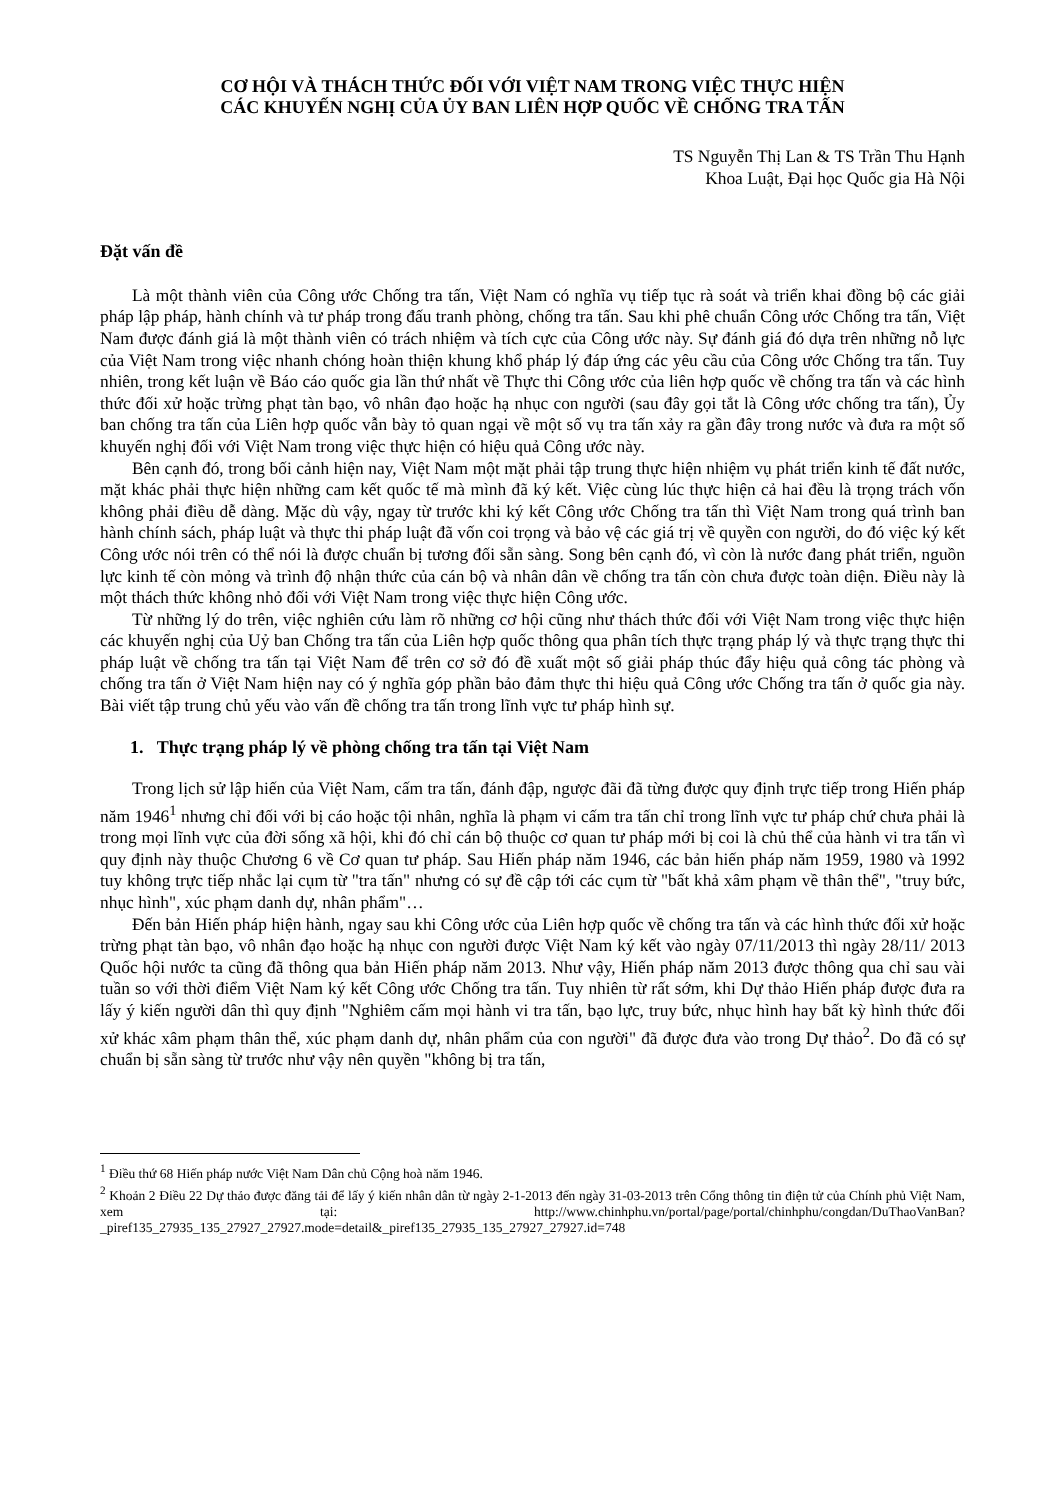CƠ HỘI VÀ THÁCH THỨC ĐỐI VỚI VIỆT NAM TRONG VIỆC THỰC HIỆN
CÁC KHUYẾN NGHỊ CỦA ỦY BAN LIÊN HỢP QUỐC VỀ CHỐNG TRA TẤN
TS Nguyễn Thị Lan & TS Trần Thu Hạnh
Khoa Luật, Đại học Quốc gia Hà Nội
Đặt vấn đề
Là một thành viên của Công ước Chống tra tấn, Việt Nam có nghĩa vụ tiếp tục rà soát và triển khai đồng bộ các giải pháp lập pháp, hành chính và tư pháp trong đấu tranh phòng, chống tra tấn. Sau khi phê chuẩn Công ước Chống tra tấn, Việt Nam được đánh giá là một thành viên có trách nhiệm và tích cực của Công ước này. Sự đánh giá đó dựa trên những nỗ lực của Việt Nam trong việc nhanh chóng hoàn thiện khung khổ pháp lý đáp ứng các yêu cầu của Công ước Chống tra tấn. Tuy nhiên, trong kết luận về Báo cáo quốc gia lần thứ nhất về Thực thi Công ước của liên hợp quốc về chống tra tấn và các hình thức đối xử hoặc trừng phạt tàn bạo, vô nhân đạo hoặc hạ nhục con người (sau đây gọi tắt là Công ước chống tra tấn), Ủy ban chống tra tấn của Liên hợp quốc vẫn bày tỏ quan ngại về một số vụ tra tấn xảy ra gần đây trong nước và đưa ra một số khuyến nghị đối với Việt Nam trong việc thực hiện có hiệu quả Công ước này.
Bên cạnh đó, trong bối cảnh hiện nay, Việt Nam một mặt phải tập trung thực hiện nhiệm vụ phát triển kinh tế đất nước, mặt khác phải thực hiện những cam kết quốc tế mà mình đã ký kết. Việc cùng lúc thực hiện cả hai đều là trọng trách vốn không phải điều dễ dàng. Mặc dù vậy, ngay từ trước khi ký kết Công ước Chống tra tấn thì Việt Nam trong quá trình ban hành chính sách, pháp luật và thực thi pháp luật đã vốn coi trọng và bảo vệ các giá trị về quyền con người, do đó việc ký kết Công ước nói trên có thể nói là được chuẩn bị tương đối sẵn sàng. Song bên cạnh đó, vì còn là nước đang phát triển, nguồn lực kinh tế còn mỏng và trình độ nhận thức của cán bộ và nhân dân về chống tra tấn còn chưa được toàn diện. Điều này là một thách thức không nhỏ đối với Việt Nam trong việc thực hiện Công ước.
Từ những lý do trên, việc nghiên cứu làm rõ những cơ hội cũng như thách thức đối với Việt Nam trong việc thực hiện các khuyến nghị của Uỷ ban Chống tra tấn của Liên hợp quốc thông qua phân tích thực trạng pháp lý và thực trạng thực thi pháp luật về chống tra tấn tại Việt Nam để trên cơ sở đó đề xuất một số giải pháp thúc đẩy hiệu quả công tác phòng và chống tra tấn ở Việt Nam hiện nay có ý nghĩa góp phần bảo đảm thực thi hiệu quả Công ước Chống tra tấn ở quốc gia này. Bài viết tập trung chủ yếu vào vấn đề chống tra tấn trong lĩnh vực tư pháp hình sự.
1. Thực trạng pháp lý về phòng chống tra tấn tại Việt Nam
Trong lịch sử lập hiến của Việt Nam, cấm tra tấn, đánh đập, ngược đãi đã từng được quy định trực tiếp trong Hiến pháp năm 1946<sup>1</sup> nhưng chỉ đối với bị cáo hoặc tội nhân, nghĩa là phạm vi cấm tra tấn chỉ trong lĩnh vực tư pháp chứ chưa phải là trong mọi lĩnh vực của đời sống xã hội, khi đó chỉ cán bộ thuộc cơ quan tư pháp mới bị coi là chủ thể của hành vi tra tấn vì quy định này thuộc Chương 6 về Cơ quan tư pháp. Sau Hiến pháp năm 1946, các bản hiến pháp năm 1959, 1980 và 1992 tuy không trực tiếp nhắc lại cụm từ "tra tấn" nhưng có sự đề cập tới các cụm từ "bất khả xâm phạm về thân thể", "truy bức, nhục hình", xúc phạm danh dự, nhân phẩm"…
Đến bản Hiến pháp hiện hành, ngay sau khi Công ước của Liên hợp quốc về chống tra tấn và các hình thức đối xử hoặc trừng phạt tàn bạo, vô nhân đạo hoặc hạ nhục con người được Việt Nam ký kết vào ngày 07/11/2013 thì ngày 28/11/ 2013 Quốc hội nước ta cũng đã thông qua bản Hiến pháp năm 2013. Như vậy, Hiến pháp năm 2013 được thông qua chỉ sau vài tuần so với thời điểm Việt Nam ký kết Công ước Chống tra tấn. Tuy nhiên từ rất sớm, khi Dự thảo Hiến pháp được đưa ra lấy ý kiến người dân thì quy định "Nghiêm cấm mọi hành vi tra tấn, bạo lực, truy bức, nhục hình hay bất kỳ hình thức đối xử khác xâm phạm thân thể, xúc phạm danh dự, nhân phẩm của con người" đã được đưa vào trong Dự thảo<sup>2</sup>. Do đã có sự chuẩn bị sẵn sàng từ trước như vậy nên quyền "không bị tra tấn,
<sup>1</sup> Điều thứ 68 Hiến pháp nước Việt Nam Dân chủ Cộng hoà năm 1946.
<sup>2</sup> Khoản 2 Điều 22 Dự thảo được đăng tải để lấy ý kiến nhân dân từ ngày 2-1-2013 đến ngày 31-03-2013 trên Cổng thông tin điện tử của Chính phủ Việt Nam, xem tại: http://www.chinhphu.vn/portal/page/portal/chinhphu/congdan/DuThaoVanBan?_piref135_27935_135_27927_27927.mode=detail&_piref135_27935_135_27927_27927.id=748